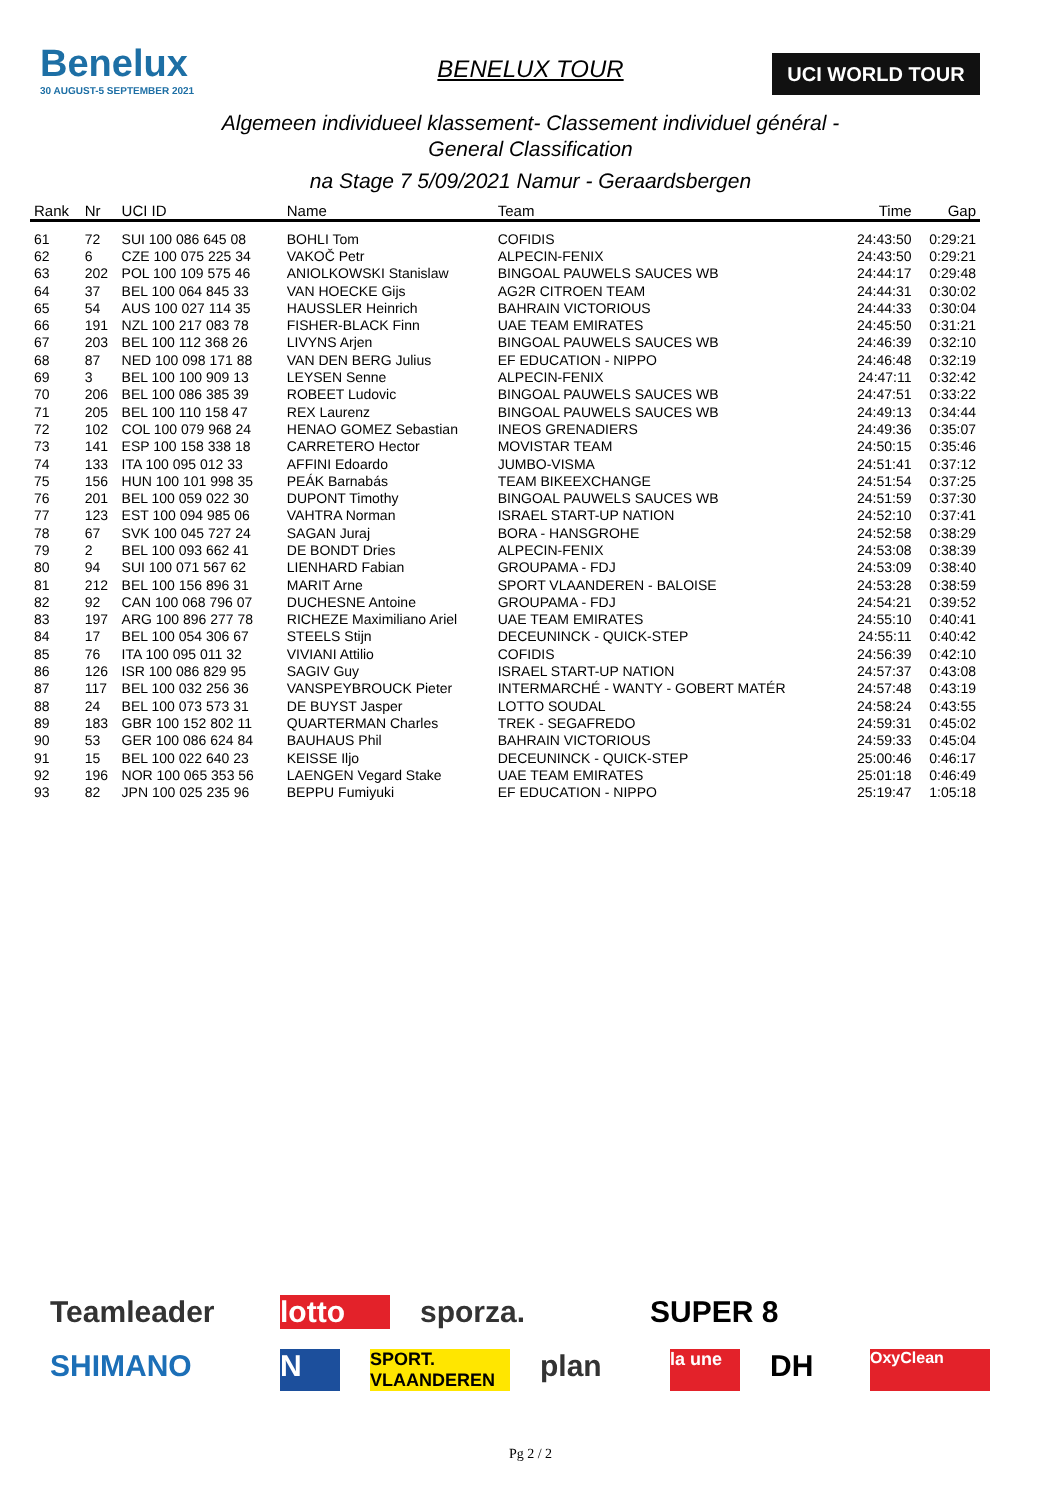Benelux
30 AUGUST-5 SEPTEMBER 2021
BENELUX TOUR
UCI WORLD TOUR
Algemeen individueel klassement- Classement individuel général -
General Classification
na Stage 7 5/09/2021 Namur - Geraardsbergen
| Rank | Nr | UCI ID | Name | Team | Time | Gap |
| --- | --- | --- | --- | --- | --- | --- |
| 61 | 72 | SUI 100 086 645 08 | BOHLI Tom | COFIDIS | 24:43:50 | 0:29:21 |
| 62 | 6 | CZE 100 075 225 34 | VAKOČ Petr | ALPECIN-FENIX | 24:43:50 | 0:29:21 |
| 63 | 202 | POL 100 109 575 46 | ANIOLKOWSKI Stanislaw | BINGOAL PAUWELS SAUCES WB | 24:44:17 | 0:29:48 |
| 64 | 37 | BEL 100 064 845 33 | VAN HOECKE Gijs | AG2R CITROEN TEAM | 24:44:31 | 0:30:02 |
| 65 | 54 | AUS 100 027 114 35 | HAUSSLER Heinrich | BAHRAIN VICTORIOUS | 24:44:33 | 0:30:04 |
| 66 | 191 | NZL 100 217 083 78 | FISHER-BLACK Finn | UAE TEAM EMIRATES | 24:45:50 | 0:31:21 |
| 67 | 203 | BEL 100 112 368 26 | LIVYNS Arjen | BINGOAL PAUWELS SAUCES WB | 24:46:39 | 0:32:10 |
| 68 | 87 | NED 100 098 171 88 | VAN DEN BERG Julius | EF EDUCATION - NIPPO | 24:46:48 | 0:32:19 |
| 69 | 3 | BEL 100 100 909 13 | LEYSEN Senne | ALPECIN-FENIX | 24:47:11 | 0:32:42 |
| 70 | 206 | BEL 100 086 385 39 | ROBEET Ludovic | BINGOAL PAUWELS SAUCES WB | 24:47:51 | 0:33:22 |
| 71 | 205 | BEL 100 110 158 47 | REX Laurenz | BINGOAL PAUWELS SAUCES WB | 24:49:13 | 0:34:44 |
| 72 | 102 | COL 100 079 968 24 | HENAO GOMEZ Sebastian | INEOS GRENADIERS | 24:49:36 | 0:35:07 |
| 73 | 141 | ESP 100 158 338 18 | CARRETERO Hector | MOVISTAR TEAM | 24:50:15 | 0:35:46 |
| 74 | 133 | ITA 100 095 012 33 | AFFINI Edoardo | JUMBO-VISMA | 24:51:41 | 0:37:12 |
| 75 | 156 | HUN 100 101 998 35 | PEÁK Barnabás | TEAM BIKEEXCHANGE | 24:51:54 | 0:37:25 |
| 76 | 201 | BEL 100 059 022 30 | DUPONT Timothy | BINGOAL PAUWELS SAUCES WB | 24:51:59 | 0:37:30 |
| 77 | 123 | EST 100 094 985 06 | VAHTRA Norman | ISRAEL START-UP NATION | 24:52:10 | 0:37:41 |
| 78 | 67 | SVK 100 045 727 24 | SAGAN Juraj | BORA - HANSGROHE | 24:52:58 | 0:38:29 |
| 79 | 2 | BEL 100 093 662 41 | DE BONDT Dries | ALPECIN-FENIX | 24:53:08 | 0:38:39 |
| 80 | 94 | SUI 100 071 567 62 | LIENHARD Fabian | GROUPAMA - FDJ | 24:53:09 | 0:38:40 |
| 81 | 212 | BEL 100 156 896 31 | MARIT Arne | SPORT VLAANDEREN - BALOISE | 24:53:28 | 0:38:59 |
| 82 | 92 | CAN 100 068 796 07 | DUCHESNE Antoine | GROUPAMA - FDJ | 24:54:21 | 0:39:52 |
| 83 | 197 | ARG 100 896 277 78 | RICHEZE Maximiliano Ariel | UAE TEAM EMIRATES | 24:55:10 | 0:40:41 |
| 84 | 17 | BEL 100 054 306 67 | STEELS Stijn | DECEUNINCK - QUICK-STEP | 24:55:11 | 0:40:42 |
| 85 | 76 | ITA 100 095 011 32 | VIVIANI Attilio | COFIDIS | 24:56:39 | 0:42:10 |
| 86 | 126 | ISR 100 086 829 95 | SAGIV Guy | ISRAEL START-UP NATION | 24:57:37 | 0:43:08 |
| 87 | 117 | BEL 100 032 256 36 | VANSPEYBROUCK Pieter | INTERMARCHÉ - WANTY - GOBERT MATÉR | 24:57:48 | 0:43:19 |
| 88 | 24 | BEL 100 073 573 31 | DE BUYST Jasper | LOTTO SOUDAL | 24:58:24 | 0:43:55 |
| 89 | 183 | GBR 100 152 802 11 | QUARTERMAN Charles | TREK - SEGAFREDO | 24:59:31 | 0:45:02 |
| 90 | 53 | GER 100 086 624 84 | BAUHAUS Phil | BAHRAIN VICTORIOUS | 24:59:33 | 0:45:04 |
| 91 | 15 | BEL 100 022 640 23 | KEISSE Iljo | DECEUNINCK - QUICK-STEP | 25:00:46 | 0:46:17 |
| 92 | 196 | NOR 100 065 353 56 | LAENGEN Vegard Stake | UAE TEAM EMIRATES | 25:01:18 | 0:46:49 |
| 93 | 82 | JPN 100 025 235 96 | BEPPU Fumiyuki | EF EDUCATION - NIPPO | 25:19:47 | 1:05:18 |
Teamleader lotto sporza. SUPER 8 SHIMANO N SPORT. VLAANDEREN plan la une DH OxyClean
Pg 2 / 2